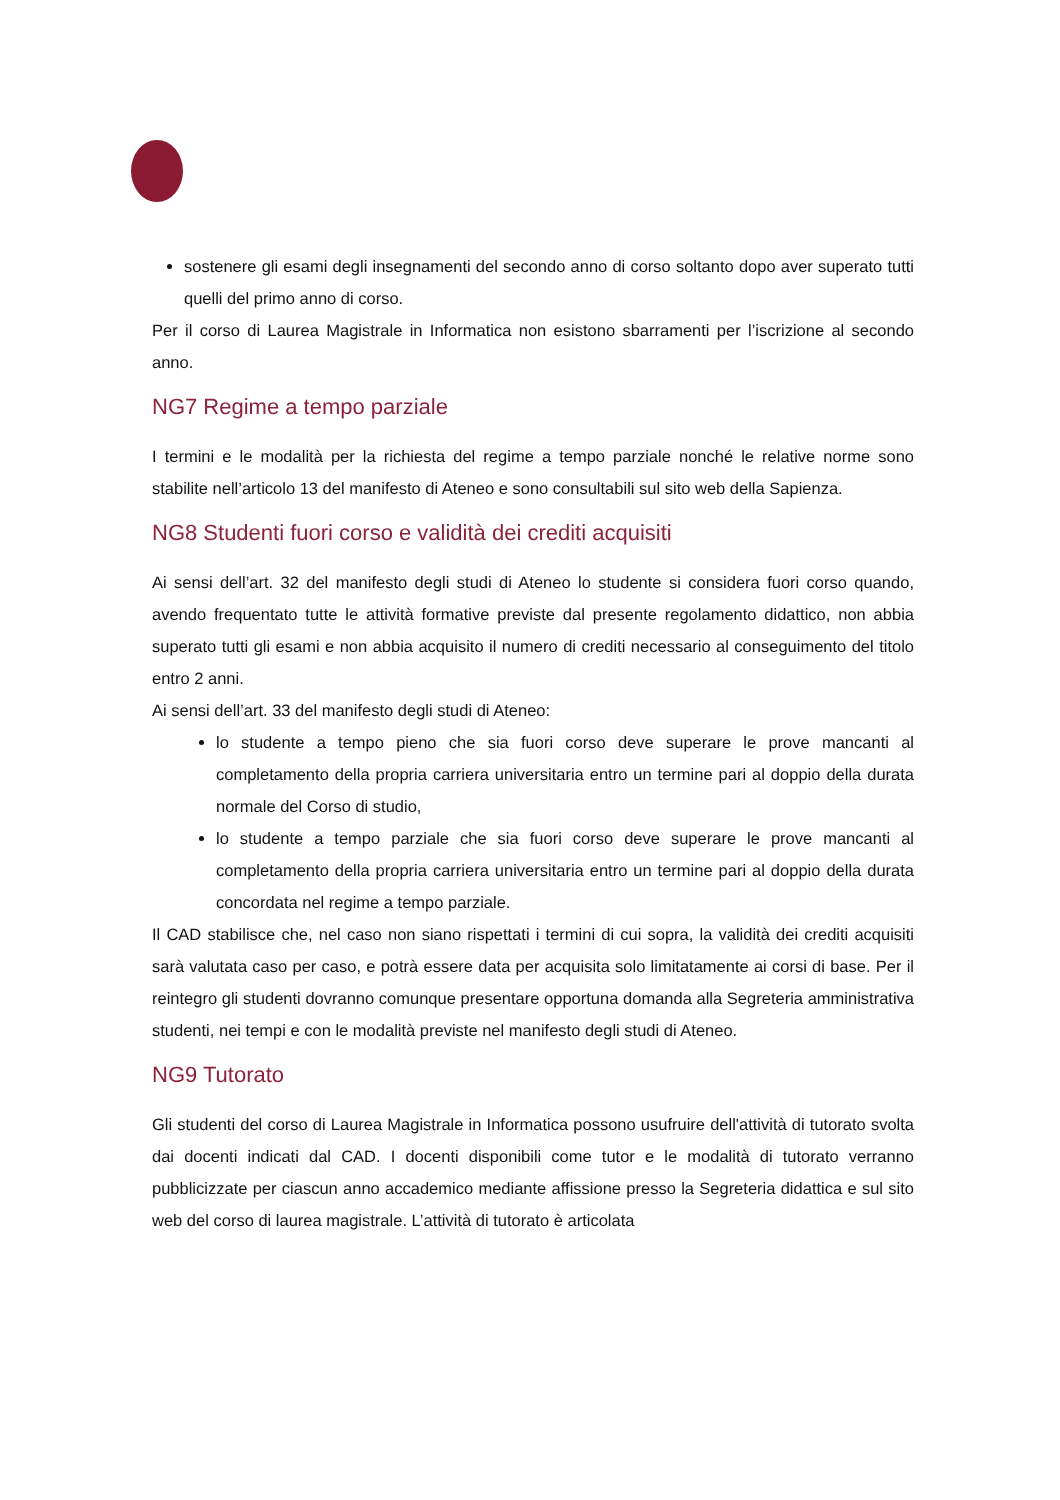sostenere gli esami degli insegnamenti del secondo anno di corso soltanto dopo aver superato tutti quelli del primo anno di corso.
Per il corso di Laurea Magistrale in Informatica non esistono sbarramenti per l’iscrizione al secondo anno.
NG7 Regime a tempo parziale
I termini e le modalità per la richiesta del regime a tempo parziale nonché le relative norme sono stabilite nell’articolo 13 del manifesto di Ateneo e sono consultabili sul sito web della Sapienza.
NG8 Studenti fuori corso e validità dei crediti acquisiti
Ai sensi dell’art. 32 del manifesto degli studi di Ateneo lo studente si considera fuori corso quando, avendo frequentato tutte le attività formative previste dal presente regolamento didattico, non abbia superato tutti gli esami e non abbia acquisito il numero di crediti necessario al conseguimento del titolo entro 2 anni.
Ai sensi dell’art. 33 del manifesto degli studi di Ateneo:
lo studente a tempo pieno che sia fuori corso deve superare le prove mancanti al completamento della propria carriera universitaria entro un termine pari al doppio della durata normale del Corso di studio,
lo studente a tempo parziale che sia fuori corso deve superare le prove mancanti al completamento della propria carriera universitaria entro un termine pari al doppio della durata concordata nel regime a tempo parziale.
Il CAD stabilisce che, nel caso non siano rispettati i termini di cui sopra, la validità dei crediti acquisiti sarà valutata caso per caso, e potrà essere data per acquisita solo limitatamente ai corsi di base. Per il reintegro gli studenti dovranno comunque presentare opportuna domanda alla Segreteria amministrativa studenti, nei tempi e con le modalità previste nel manifesto degli studi di Ateneo.
NG9 Tutorato
Gli studenti del corso di Laurea Magistrale in Informatica possono usufruire dell'attività di tutorato svolta dai docenti indicati dal CAD. I docenti disponibili come tutor e le modalità di tutorato verranno pubblicizzate per ciascun anno accademico mediante affissione presso la Segreteria didattica e sul sito web del corso di laurea magistrale. L’attività di tutorato è articolata